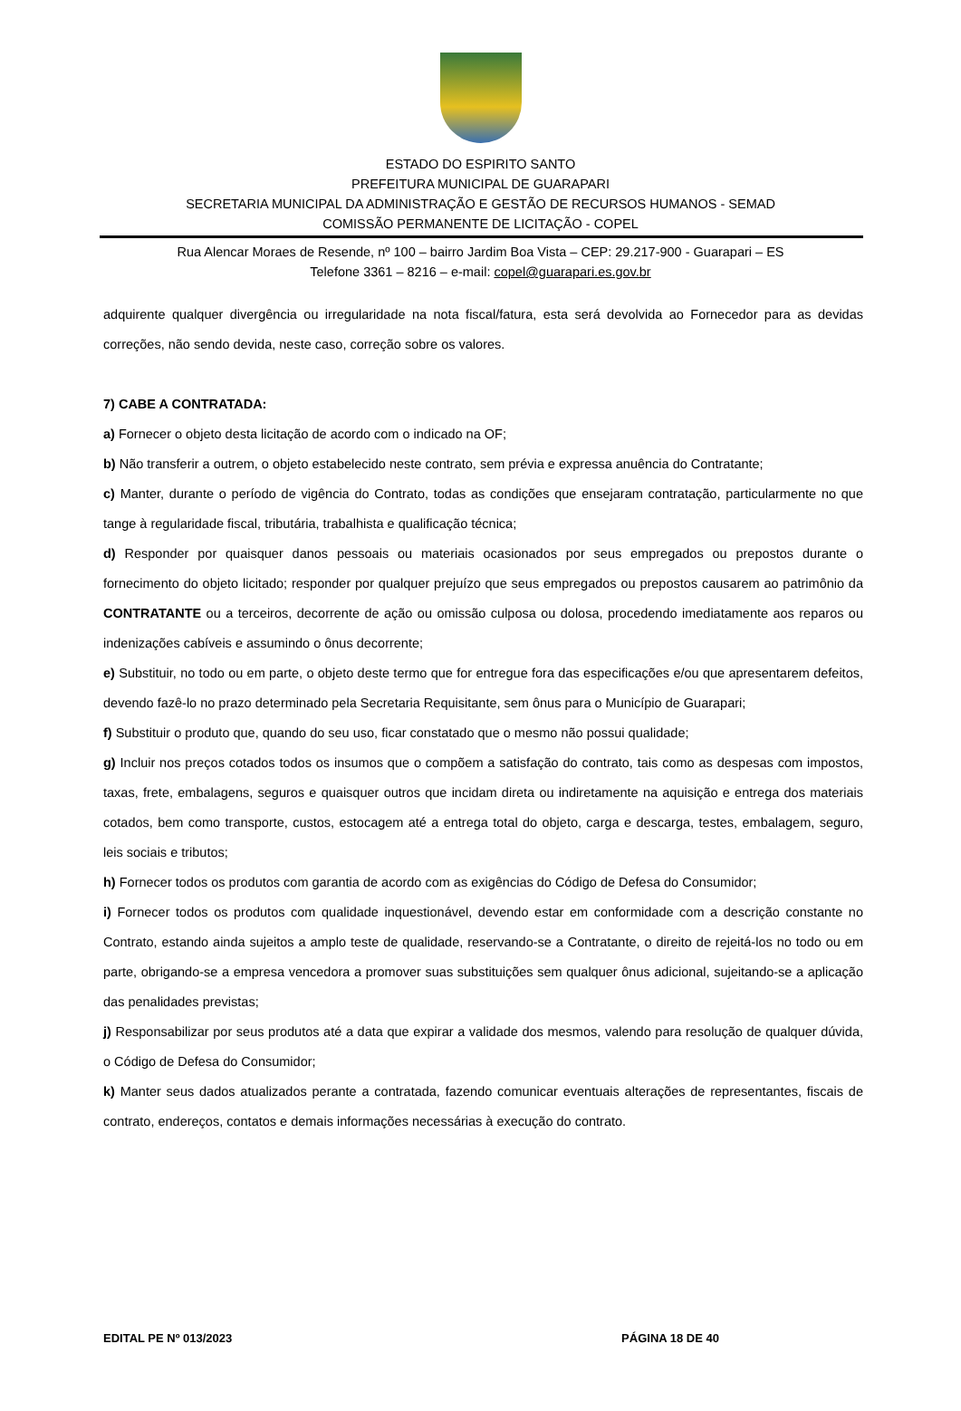ESTADO DO ESPIRITO SANTO
PREFEITURA MUNICIPAL DE GUARAPARI
SECRETARIA MUNICIPAL DA ADMINISTRAÇÃO E GESTÃO DE RECURSOS HUMANOS - SEMAD
COMISSÃO PERMANENTE DE LICITAÇÃO - COPEL
Rua Alencar Moraes de Resende, nº 100 – bairro Jardim Boa Vista – CEP: 29.217-900 - Guarapari – ES
Telefone 3361 – 8216 – e-mail: copel@guarapari.es.gov.br
adquirente qualquer divergência ou irregularidade na nota fiscal/fatura, esta será devolvida ao Fornecedor para as devidas correções, não sendo devida, neste caso, correção sobre os valores.
7) CABE A CONTRATADA:
a) Fornecer o objeto desta licitação de acordo com o indicado na OF;
b) Não transferir a outrem, o objeto estabelecido neste contrato, sem prévia e expressa anuência do Contratante;
c) Manter, durante o período de vigência do Contrato, todas as condições que ensejaram contratação, particularmente no que tange à regularidade fiscal, tributária, trabalhista e qualificação técnica;
d) Responder por quaisquer danos pessoais ou materiais ocasionados por seus empregados ou prepostos durante o fornecimento do objeto licitado; responder por qualquer prejuízo que seus empregados ou prepostos causarem ao patrimônio da CONTRATANTE ou a terceiros, decorrente de ação ou omissão culposa ou dolosa, procedendo imediatamente aos reparos ou indenizações cabíveis e assumindo o ônus decorrente;
e) Substituir, no todo ou em parte, o objeto deste termo que for entregue fora das especificações e/ou que apresentarem defeitos, devendo fazê-lo no prazo determinado pela Secretaria Requisitante, sem ônus para o Município de Guarapari;
f) Substituir o produto que, quando do seu uso, ficar constatado que o mesmo não possui qualidade;
g) Incluir nos preços cotados todos os insumos que o compõem a satisfação do contrato, tais como as despesas com impostos, taxas, frete, embalagens, seguros e quaisquer outros que incidam direta ou indiretamente na aquisição e entrega dos materiais cotados, bem como transporte, custos, estocagem até a entrega total do objeto, carga e descarga, testes, embalagem, seguro, leis sociais e tributos;
h) Fornecer todos os produtos com garantia de acordo com as exigências do Código de Defesa do Consumidor;
i) Fornecer todos os produtos com qualidade inquestionável, devendo estar em conformidade com a descrição constante no Contrato, estando ainda sujeitos a amplo teste de qualidade, reservando-se a Contratante, o direito de rejeitá-los no todo ou em parte, obrigando-se a empresa vencedora a promover suas substituições sem qualquer ônus adicional, sujeitando-se a aplicação das penalidades previstas;
j) Responsabilizar por seus produtos até a data que expirar a validade dos mesmos, valendo para resolução de qualquer dúvida, o Código de Defesa do Consumidor;
k) Manter seus dados atualizados perante a contratada, fazendo comunicar eventuais alterações de representantes, fiscais de contrato, endereços, contatos e demais informações necessárias à execução do contrato.
EDITAL PE Nº 013/2023 PÁGINA 18 DE 40